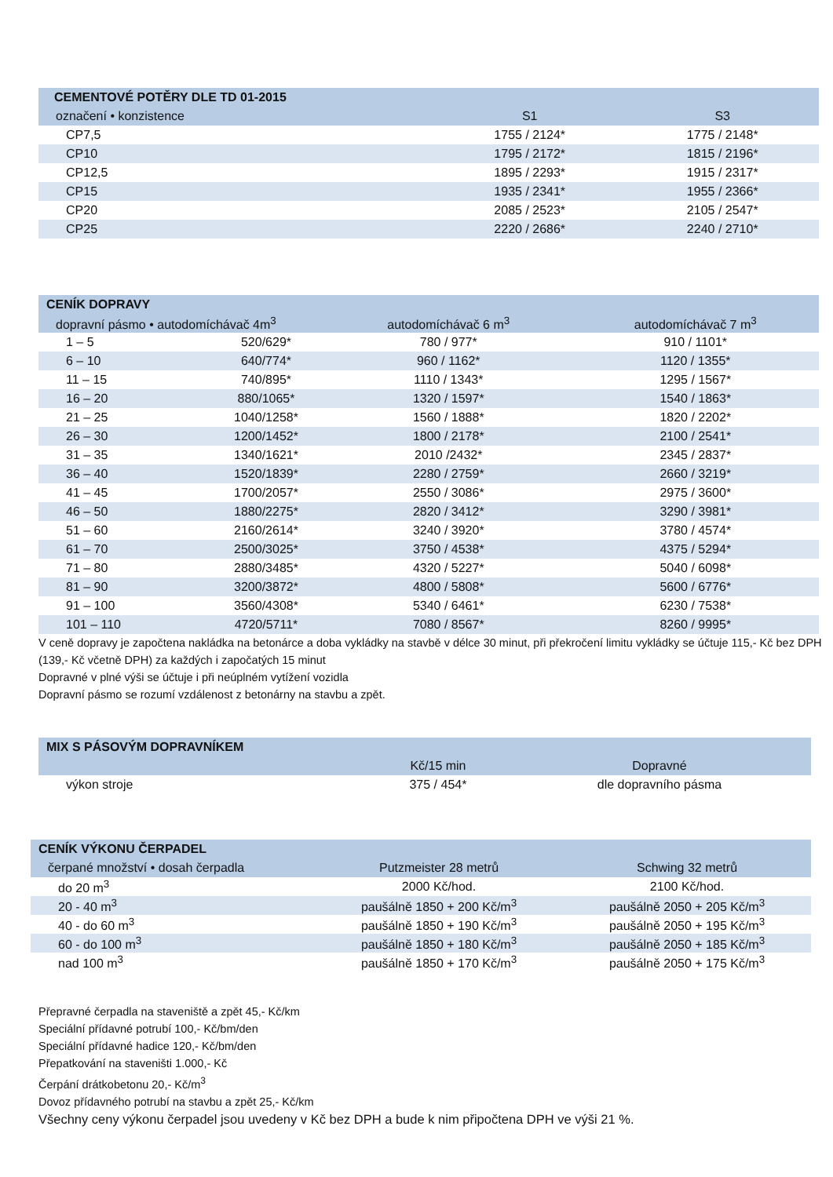| CEMENTOVÉ POTĚRY DLE TD 01-2015 | | |
| označení • konzistence | S1 | S3 |
| CP7,5 | 1755 / 2124* | 1775 / 2148* |
| CP10 | 1795 / 2172* | 1815 / 2196* |
| CP12,5 | 1895 / 2293* | 1915 / 2317* |
| CP15 | 1935 / 2341* | 1955 / 2366* |
| CP20 | 2085 / 2523* | 2105 / 2547* |
| CP25 | 2220 / 2686* | 2240 / 2710* |
| CENÍK DOPRAVY | | | |
| dopravní pásmo • autodomíchávač 4m<sup>3</sup> | | autodomíchávač 6 m<sup>3</sup> | autodomíchávač 7 m<sup>3</sup> |
| 1 – 5 | 520/629* | 780 / 977* | 910 / 1101* |
| 6 – 10 | 640/774* | 960 / 1162* | 1120 / 1355* |
| 11 – 15 | 740/895* | 1110 / 1343* | 1295 / 1567* |
| 16 – 20 | 880/1065* | 1320 / 1597* | 1540 / 1863* |
| 21 – 25 | 1040/1258* | 1560 / 1888* | 1820 / 2202* |
| 26 – 30 | 1200/1452* | 1800 / 2178* | 2100 / 2541* |
| 31 – 35 | 1340/1621* | 2010 /2432* | 2345 / 2837* |
| 36 – 40 | 1520/1839* | 2280 / 2759* | 2660 / 3219* |
| 41 – 45 | 1700/2057* | 2550 / 3086* | 2975 / 3600* |
| 46 – 50 | 1880/2275* | 2820 / 3412* | 3290 / 3981* |
| 51 – 60 | 2160/2614* | 3240 / 3920* | 3780 / 4574* |
| 61 – 70 | 2500/3025* | 3750 / 4538* | 4375 / 5294* |
| 71 – 80 | 2880/3485* | 4320 / 5227* | 5040 / 6098* |
| 81 – 90 | 3200/3872* | 4800 / 5808* | 5600 / 6776* |
| 91 – 100 | 3560/4308* | 5340 / 6461* | 6230 / 7538* |
| 101 – 110 | 4720/5711* | 7080 / 8567* | 8260 / 9995* |
V ceně dopravy je započtena nakládka na betonárce a doba vykládky na stavbě v délce 30 minut, při překročení limitu vykládky se účtuje 115,- Kč bez DPH (139,- Kč včetně DPH) za každých i započatých 15 minut
Dopravné v plné výši se účtuje i při neúplném vytížení vozidla
Dopravní pásmo se rozumí vzdálenost z betonárny na stavbu a zpět.
| MIX S PÁSOVÝM DOPRAVNÍKEM | | |
| | Kč/15 min | Dopravné |
| výkon stroje | 375 / 454* | dle dopravního pásma |
| CENÍK VÝKONU ČERPADEL | | |
| čerpané množství • dosah čerpadla | Putzmeister 28 metrů | Schwing 32 metrů |
| do 20 m<sup>3</sup> | 2000 Kč/hod. | 2100 Kč/hod. |
| 20 - 40 m<sup>3</sup> | paušálně 1850 + 200 Kč/m<sup>3</sup> | paušálně 2050 + 205 Kč/m<sup>3</sup> |
| 40 - do 60 m<sup>3</sup> | paušálně 1850 + 190 Kč/m<sup>3</sup> | paušálně 2050 + 195 Kč/m<sup>3</sup> |
| 60 - do 100 m<sup>3</sup> | paušálně 1850 + 180 Kč/m<sup>3</sup> | paušálně 2050 + 185 Kč/m<sup>3</sup> |
| nad 100 m<sup>3</sup> | paušálně 1850 + 170 Kč/m<sup>3</sup> | paušálně 2050 + 175 Kč/m<sup>3</sup> |
Přepravné čerpadla na staveniště a zpět 45,- Kč/km
Speciální přídavné potrubí 100,- Kč/bm/den
Speciální přídavné hadice 120,- Kč/bm/den
Přepatkování na staveništi 1.000,- Kč
Čerpání drátkobetonu 20,- Kč/m<sup>3</sup>
Dovoz přídavného potrubí na stavbu a zpět 25,- Kč/km
Všechny ceny výkonu čerpadel jsou uvedeny v Kč bez DPH a bude k nim připočtena DPH ve výši 21 %.